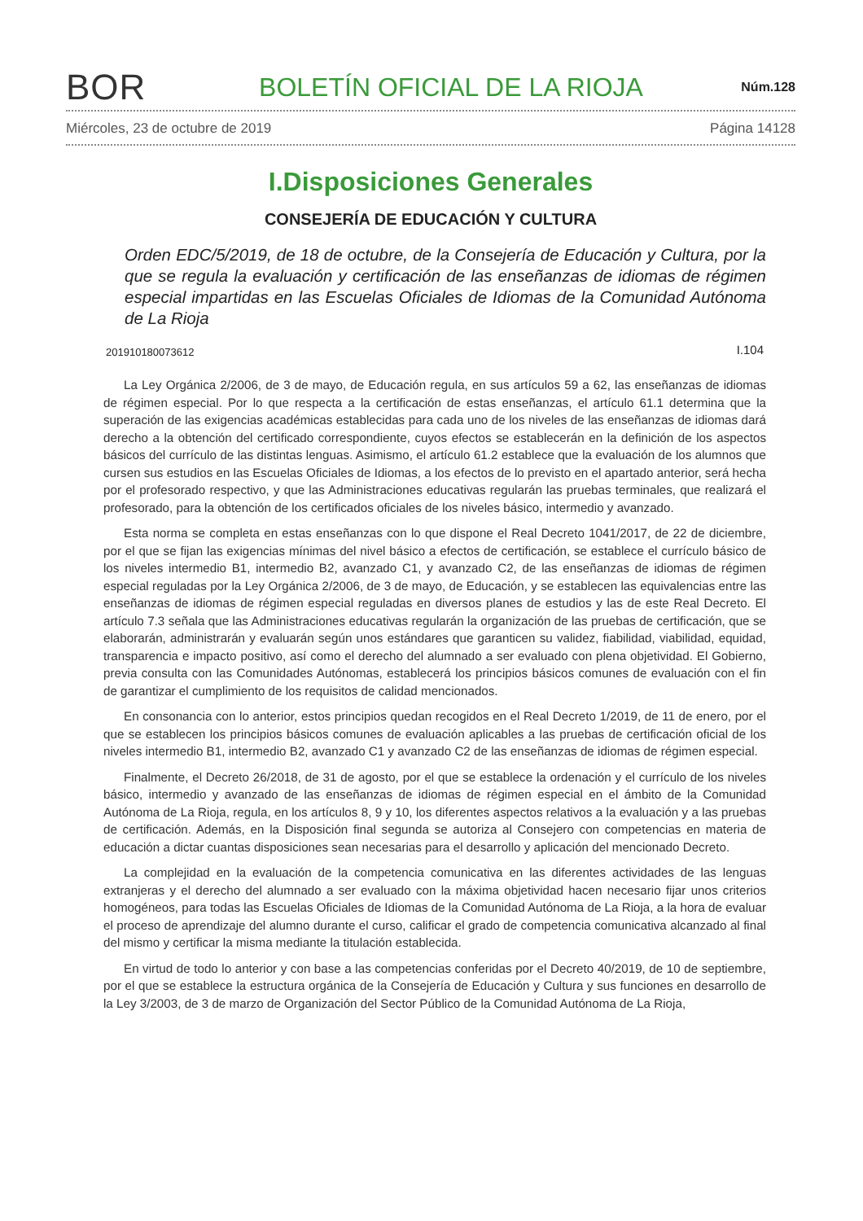BOR
BOLETÍN OFICIAL DE LA RIOJA
Núm.128
Miércoles, 23 de octubre de 2019 Página 14128
I.Disposiciones Generales
CONSEJERÍA DE EDUCACIÓN Y CULTURA
Orden EDC/5/2019, de 18 de octubre, de la Consejería de Educación y Cultura, por la que se regula la evaluación y certificación de las enseñanzas de idiomas de régimen especial impartidas en las Escuelas Oficiales de Idiomas de la Comunidad Autónoma de La Rioja
201910180073612 I.104
La Ley Orgánica 2/2006, de 3 de mayo, de Educación regula, en sus artículos 59 a 62, las enseñanzas de idiomas de régimen especial. Por lo que respecta a la certificación de estas enseñanzas, el artículo 61.1 determina que la superación de las exigencias académicas establecidas para cada uno de los niveles de las enseñanzas de idiomas dará derecho a la obtención del certificado correspondiente, cuyos efectos se establecerán en la definición de los aspectos básicos del currículo de las distintas lenguas. Asimismo, el artículo 61.2 establece que la evaluación de los alumnos que cursen sus estudios en las Escuelas Oficiales de Idiomas, a los efectos de lo previsto en el apartado anterior, será hecha por el profesorado respectivo, y que las Administraciones educativas regularán las pruebas terminales, que realizará el profesorado, para la obtención de los certificados oficiales de los niveles básico, intermedio y avanzado.
Esta norma se completa en estas enseñanzas con lo que dispone el Real Decreto 1041/2017, de 22 de diciembre, por el que se fijan las exigencias mínimas del nivel básico a efectos de certificación, se establece el currículo básico de los niveles intermedio B1, intermedio B2, avanzado C1, y avanzado C2, de las enseñanzas de idiomas de régimen especial reguladas por la Ley Orgánica 2/2006, de 3 de mayo, de Educación, y se establecen las equivalencias entre las enseñanzas de idiomas de régimen especial reguladas en diversos planes de estudios y las de este Real Decreto. El artículo 7.3 señala que las Administraciones educativas regularán la organización de las pruebas de certificación, que se elaborarán, administrarán y evaluarán según unos estándares que garanticen su validez, fiabilidad, viabilidad, equidad, transparencia e impacto positivo, así como el derecho del alumnado a ser evaluado con plena objetividad. El Gobierno, previa consulta con las Comunidades Autónomas, establecerá los principios básicos comunes de evaluación con el fin de garantizar el cumplimiento de los requisitos de calidad mencionados.
En consonancia con lo anterior, estos principios quedan recogidos en el Real Decreto 1/2019, de 11 de enero, por el que se establecen los principios básicos comunes de evaluación aplicables a las pruebas de certificación oficial de los niveles intermedio B1, intermedio B2, avanzado C1 y avanzado C2 de las enseñanzas de idiomas de régimen especial.
Finalmente, el Decreto 26/2018, de 31 de agosto, por el que se establece la ordenación y el currículo de los niveles básico, intermedio y avanzado de las enseñanzas de idiomas de régimen especial en el ámbito de la Comunidad Autónoma de La Rioja, regula, en los artículos 8, 9 y 10, los diferentes aspectos relativos a la evaluación y a las pruebas de certificación. Además, en la Disposición final segunda se autoriza al Consejero con competencias en materia de educación a dictar cuantas disposiciones sean necesarias para el desarrollo y aplicación del mencionado Decreto.
La complejidad en la evaluación de la competencia comunicativa en las diferentes actividades de las lenguas extranjeras y el derecho del alumnado a ser evaluado con la máxima objetividad hacen necesario fijar unos criterios homogéneos, para todas las Escuelas Oficiales de Idiomas de la Comunidad Autónoma de La Rioja, a la hora de evaluar el proceso de aprendizaje del alumno durante el curso, calificar el grado de competencia comunicativa alcanzado al final del mismo y certificar la misma mediante la titulación establecida.
En virtud de todo lo anterior y con base a las competencias conferidas por el Decreto 40/2019, de 10 de septiembre, por el que se establece la estructura orgánica de la Consejería de Educación y Cultura y sus funciones en desarrollo de la Ley 3/2003, de 3 de marzo de Organización del Sector Público de la Comunidad Autónoma de La Rioja,